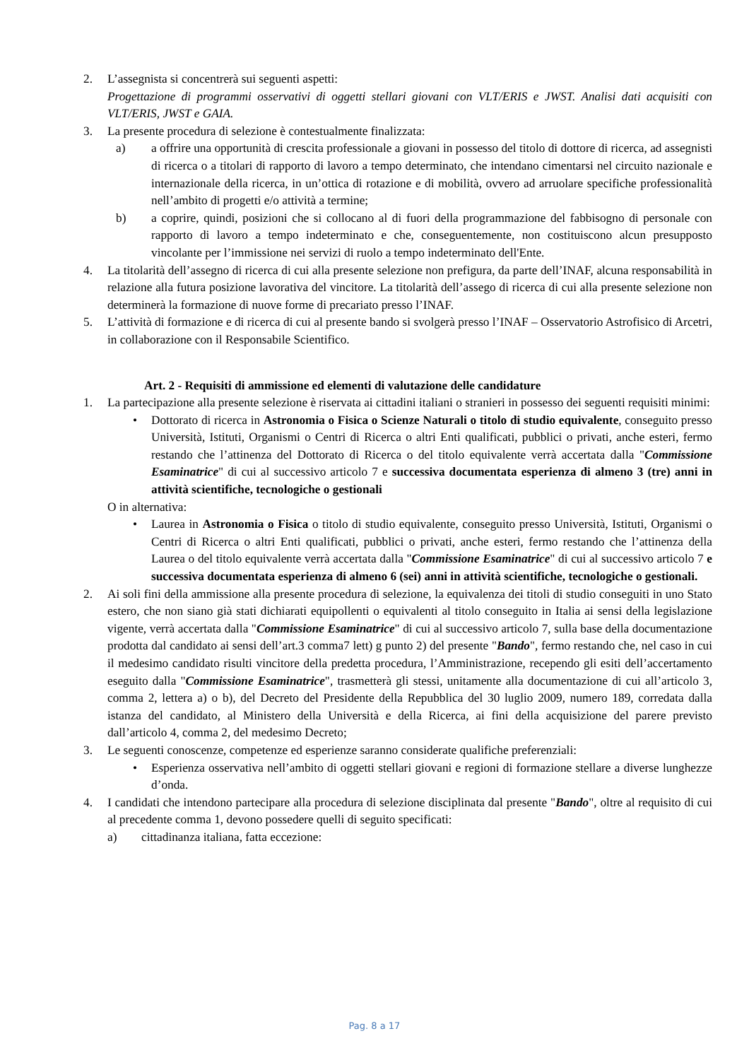2. L’assegnista si concentrerà sui seguenti aspetti:
Progettazione di programmi osservativi di oggetti stellari giovani con VLT/ERIS e JWST. Analisi dati acquisiti con VLT/ERIS, JWST e GAIA.
3. La presente procedura di selezione è contestualmente finalizzata:
a) a offrire una opportunità di crescita professionale a giovani in possesso del titolo di dottore di ricerca, ad assegnisti di ricerca o a titolari di rapporto di lavoro a tempo determinato, che intendano cimentarsi nel circuito nazionale e internazionale della ricerca, in un’ottica di rotazione e di mobilità, ovvero ad arruolare specifiche professionalità nell’ambito di progetti e/o attività a termine;
b) a coprire, quindi, posizioni che si collocano al di fuori della programmazione del fabbisogno di personale con rapporto di lavoro a tempo indeterminato e che, conseguentemente, non costituiscono alcun presupposto vincolante per l’immissione nei servizi di ruolo a tempo indeterminato dell'Ente.
4. La titolarità dell’assegno di ricerca di cui alla presente selezione non prefigura, da parte dell’INAF, alcuna responsabilità in relazione alla futura posizione lavorativa del vincitore. La titolarità dell’assego di ricerca di cui alla presente selezione non determinerà la formazione di nuove forme di precariato presso l’INAF.
5. L’attività di formazione e di ricerca di cui al presente bando si svolgerà presso l’INAF – Osservatorio Astrofisico di Arcetri, in collaborazione con il Responsabile Scientifico.
Art. 2 - Requisiti di ammissione ed elementi di valutazione delle candidature
1. La partecipazione alla presente selezione è riservata ai cittadini italiani o stranieri in possesso dei seguenti requisiti minimi:
• Dottorato di ricerca in Astronomia o Fisica o Scienze Naturali o titolo di studio equivalente, conseguito presso Università, Istituti, Organismi o Centri di Ricerca o altri Enti qualificati, pubblici o privati, anche esteri, fermo restando che l’attinenza del Dottorato di Ricerca o del titolo equivalente verrà accertata dalla "Commissione Esaminatrice" di cui al successivo articolo 7 e successiva documentata esperienza di almeno 3 (tre) anni in attività scientifiche, tecnologiche o gestionali
O in alternativa:
• Laurea in Astronomia o Fisica o titolo di studio equivalente, conseguito presso Università, Istituti, Organismi o Centri di Ricerca o altri Enti qualificati, pubblici o privati, anche esteri, fermo restando che l’attinenza della Laurea o del titolo equivalente verrà accertata dalla "Commissione Esaminatrice" di cui al successivo articolo 7 e successiva documentata esperienza di almeno 6 (sei) anni in attività scientifiche, tecnologiche o gestionali.
2. Ai soli fini della ammissione alla presente procedura di selezione, la equivalenza dei titoli di studio conseguiti in uno Stato estero, che non siano già stati dichiarati equipollenti o equivalenti al titolo conseguito in Italia ai sensi della legislazione vigente, verrà accertata dalla "Commissione Esaminatrice" di cui al successivo articolo 7, sulla base della documentazione prodotta dal candidato ai sensi dell’art.3 comma7 lett) g punto 2) del presente "Bando", fermo restando che, nel caso in cui il medesimo candidato risulti vincitore della predetta procedura, l’Amministrazione, recependo gli esiti dell’accertamento eseguito dalla "Commissione Esaminatrice", trasmetterà gli stessi, unitamente alla documentazione di cui all’articolo 3, comma 2, lettera a) o b), del Decreto del Presidente della Repubblica del 30 luglio 2009, numero 189, corredata dalla istanza del candidato, al Ministero della Università e della Ricerca, ai fini della acquisizione del parere previsto dall’articolo 4, comma 2, del medesimo Decreto;
3. Le seguenti conoscenze, competenze ed esperienze saranno considerate qualifiche preferenziali:
• Esperienza osservativa nell’ambito di oggetti stellari giovani e regioni di formazione stellare a diverse lunghezze d’onda.
4. I candidati che intendono partecipare alla procedura di selezione disciplinata dal presente "Bando", oltre al requisito di cui al precedente comma 1, devono possedere quelli di seguito specificati:
a) cittadinanza italiana, fatta eccezione:
Pag. 8 a 17